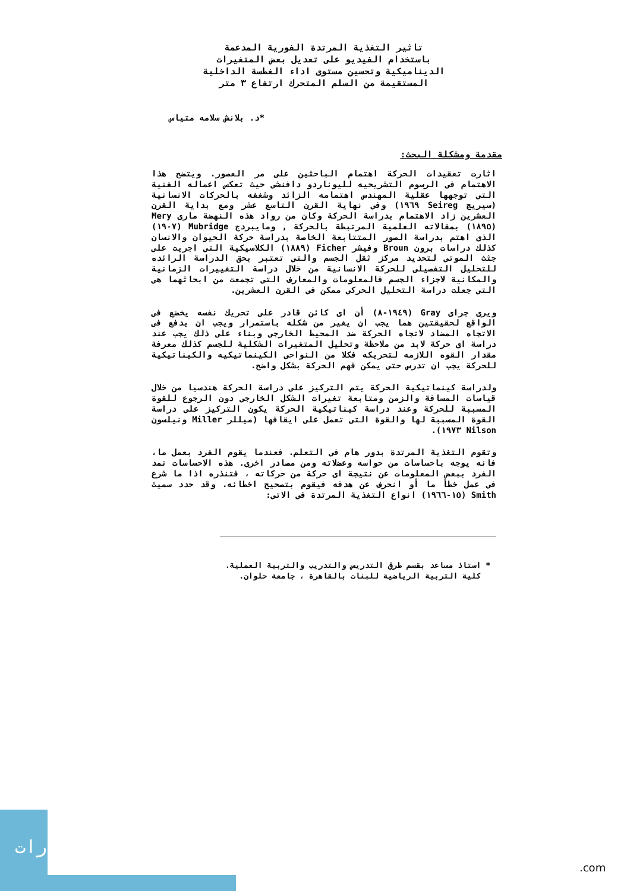تاثير التغذية المرتدة الفورية المدعمة
باستخدام الفيديو على تعديل بعض المتغيرات
الديناميكية وتحسين مستوى اداء الغطسة الداخلية
المستقيمة من السلم المتحرك ارتفاع ٣ متر
*د. بلانش سلامه متياس
مقدمة ومشكلة البحث:
اثارت تعقيدات الحركة اهتمام الباحثين على مر العصور. ويتضح هذا الاهتمام فى الرسوم التشريحيه لليوناردو دافنشى حيث تعكس اعماله الفنية التى توجهها عقلية المهندس اهتمامه الزائد وشغفه بالحركات الانسانية (سيريج Seireg ١٩٦٩) وفى نهاية القرن التاسع عشر ومع بداية القرن العشرين زاد الاهتمام بدراسة الحركة وكان من رواد هذه النهضة مارى Mery (١٨٩٥) بمقالاته العلمية المرتبطة بالحركة , ومايبردج Mubridge (١٩٠٧) الذى اهتم بدراسة الصور المتتابعة الخاصة بدراسة حركة الحيوان والانسان كذلك دراسات برون Broun وفيشر Ficher (١٨٨٩) الكلاسيكية التى اجريت على جثث الموتى لتحديد مركز ثقل الجسم والتى تعتبر بحق الدراسة الرائده للتحليل التفصيلى للحركة الانسانية من خلال دراسة التغييرات الزمانية والمكانية لاجزاء الجسم فالمعلومات والمعارف التى تجمعت من ابحاثهما هى التى جعلت دراسة التحليل الحركى ممكن فى القرن العشرين.
ويرى جراى Gray (١٩٤٩-٨) أن اى كائن قادر على تحريك نفسه يخضع فى الواقع لحقيقتين هما يجب ان يغير من شكله باستمرار ويجب ان يدفع فى الاتجاه المضاد لاتجاه الحركة ضد المحيط الخارجى وبناء على ذلك يجب عند دراسة اى حركة لابد من ملاحظة وتحليل المتغيرات الشكلية للجسم كذلك معرفة مقدار القوه اللازمه لتحريكه فكلا من النواحى الكينماتيكيه والكيناتيكية للحركة يجب ان تدرس حتى يمكن فهم الحركة بشكل واضح.
ولدراسة كينماتيكية الحركة يتم التركيز على دراسة الحركة هندسيا من خلال قياسات المسافة والزمن ومتابعة تغيرات الشكل الخارجى دون الرجوع للقوة المسببة للحركة وعند دراسة كيناتيكية الحركة يكون التركيز على دراسة القوة المسببة لها والقوة التى تعمل على ايقافها (ميللر Miller ونيلسون Nilson ١٩٧٣).
وتقوم التغذية المرتدة بدور هام فى التعلم. فعندما يقوم الفرد بعمل ما، فانه يوجه باحساسات من حواسه وعضلاته ومن مصادر اخرى. هذه الاحساسات تمد الفرد ببعض المعلومات عن نتيجة اى حركة من حركاته ، فتنذره اذا ما شرع فى عمل خطأ ما أو انحرف عن هدفه فيقوم بتصحيح اخطائه. وقد حدد سميث Smith (١٥-١٩٦٦) انواع التغذية المرتدة فى الاتى:
* استاذ مساعد بقسم طرق التدريس والتدريب والتربية العملية.
كلية التربية الرياضية للبنات بالقاهرة ، جامعة حلوان.
رات
.com